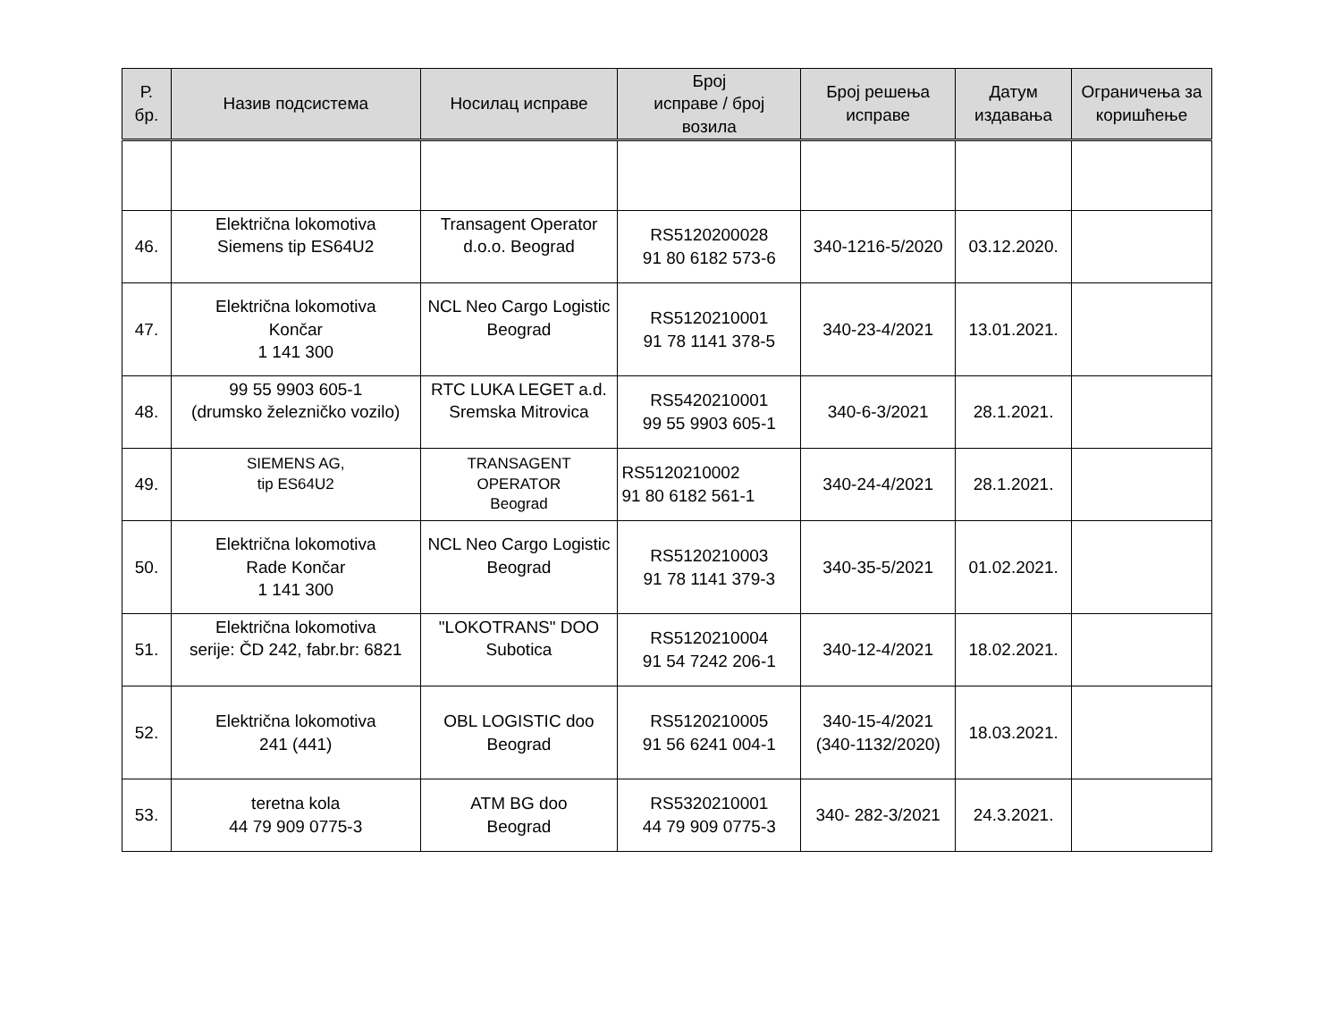| Р. бр. | Назив подсистема | Носилац исправе | Број исправе / број возила | Број решења исправе | Датум издавања | Ограничења за коришћење |
| --- | --- | --- | --- | --- | --- | --- |
| 46. | Električna lokomotiva Siemens tip ES64U2 | Transagent Operator d.o.o. Beograd | RS5120200028 91 80 6182 573-6 | 340-1216-5/2020 | 03.12.2020. | |
| 47. | Električna lokomotiva Končar 1 141 300 | NCL Neo Cargo Logistic Beograd | RS5120210001 91 78 1141 378-5 | 340-23-4/2021 | 13.01.2021. | |
| 48. | 99 55 9903 605-1 (drumsko železničko vozilo) | RTC LUKA LEGET a.d. Sremska Mitrovica | RS5420210001 99 55 9903 605-1 | 340-6-3/2021 | 28.1.2021. | |
| 49. | SIEMENS AG, tip ES64U2 | TRANSAGENT OPERATOR Beograd | RS5120210002 91 80 6182 561-1 | 340-24-4/2021 | 28.1.2021. | |
| 50. | Električna lokomotiva Rade Končar 1 141 300 | NCL Neo Cargo Logistic Beograd | RS5120210003 91 78 1141 379-3 | 340-35-5/2021 | 01.02.2021. | |
| 51. | Električna lokomotiva serije: ČD 242, fabr.br: 6821 | "LOKOTRANS" DOO Subotica | RS5120210004 91 54 7242 206-1 | 340-12-4/2021 | 18.02.2021. | |
| 52. | Električna lokomotiva 241 (441) | OBL LOGISTIC doo Beograd | RS5120210005 91 56 6241 004-1 | 340-15-4/2021 (340-1132/2020) | 18.03.2021. | |
| 53. | teretna kola 44 79 909 0775-3 | ATM BG doo Beograd | RS5320210001 44 79 909 0775-3 | 340- 282-3/2021 | 24.3.2021. | |